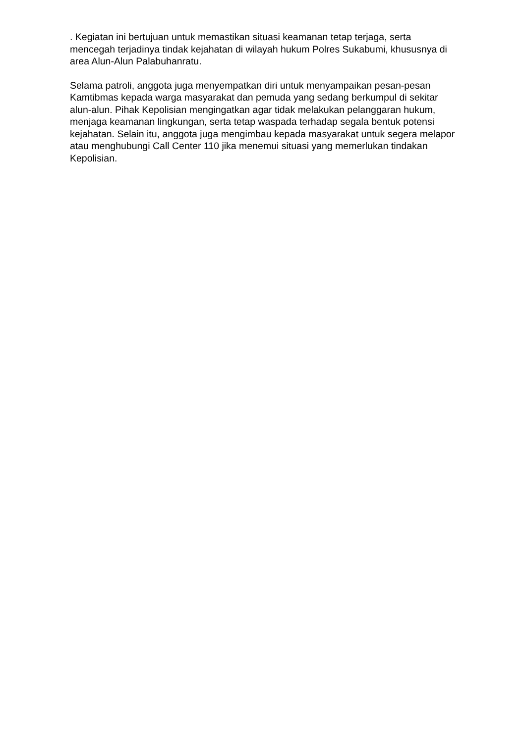. Kegiatan ini bertujuan untuk memastikan situasi keamanan tetap terjaga, serta mencegah terjadinya tindak kejahatan di wilayah hukum Polres Sukabumi, khususnya di area Alun-Alun Palabuhanratu.
Selama patroli, anggota juga menyempatkan diri untuk menyampaikan pesan-pesan Kamtibmas kepada warga masyarakat dan pemuda yang sedang berkumpul di sekitar alun-alun. Pihak Kepolisian mengingatkan agar tidak melakukan pelanggaran hukum, menjaga keamanan lingkungan, serta tetap waspada terhadap segala bentuk potensi kejahatan. Selain itu, anggota juga mengimbau kepada masyarakat untuk segera melapor atau menghubungi Call Center 110 jika menemui situasi yang memerlukan tindakan Kepolisian.